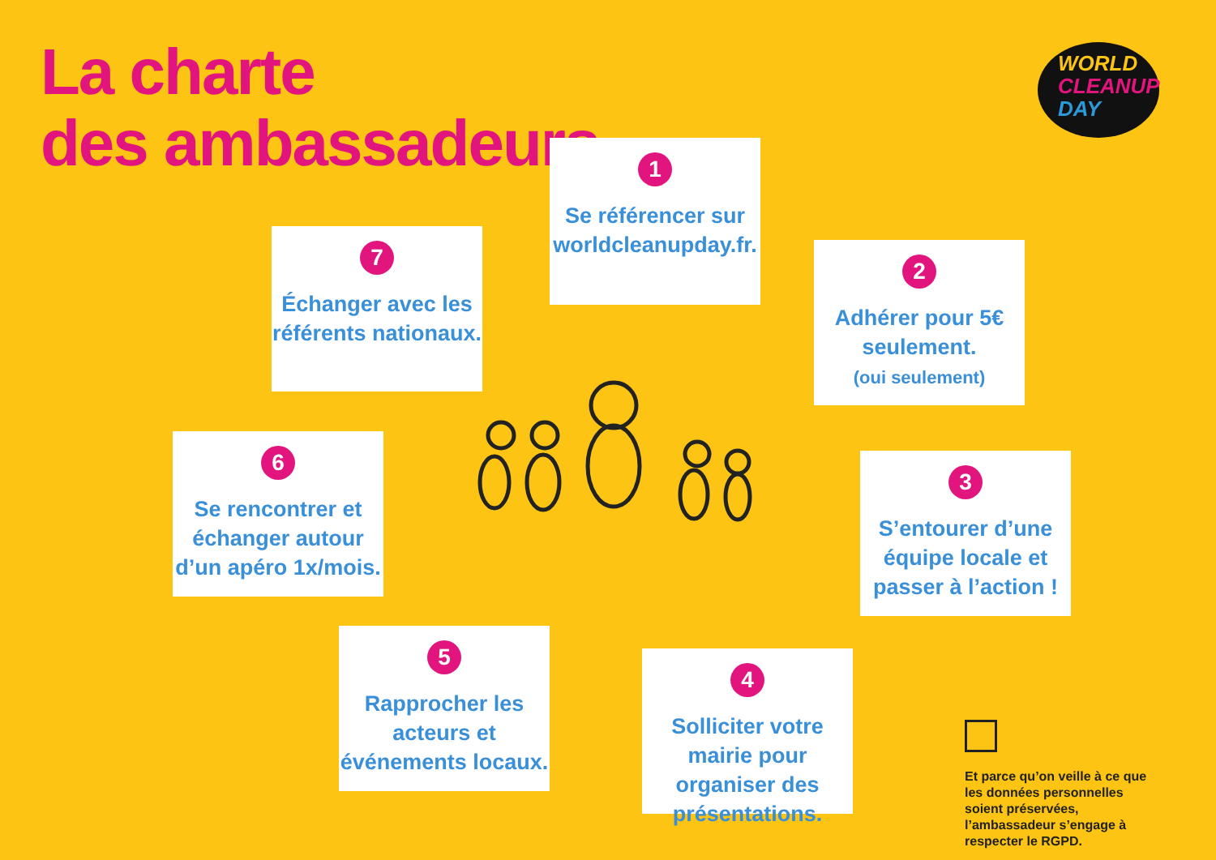La charte
des ambassadeurs
WORLD
CLEANUP
DAY
1
Se référencer sur worldcleanupday.fr.
2
Adhérer pour 5€ seulement.
(oui seulement)
3
S’entourer d’une équipe locale et passer à l’action !
4
Solliciter votre mairie pour organiser des présentations.
5
Rapprocher les acteurs et événements locaux.
6
Se rencontrer et échanger autour d’un apéro 1x/mois.
7
Échanger avec les référents nationaux.
Et parce qu’on veille à ce que les données personnelles soient préservées, l’ambassadeur s’engage à respecter le RGPD.